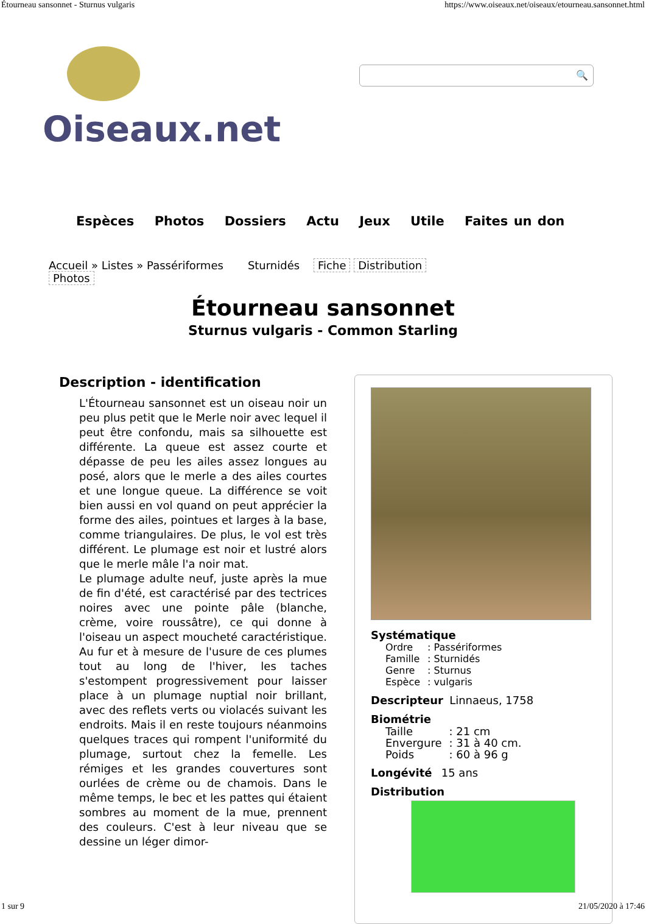Étourneau sansonnet - Sturnus vulgaris https://www.oiseaux.net/oiseaux/etourneau.sansonnet.html
Oiseaux.net
🔍
Espèces Photos Dossiers Actu Jeux Utile Faites un don
Accueil » Listes » Passériformes Sturnidés Fiche Distribution
Photos
Étourneau sansonnet
Sturnus vulgaris - Common Starling
Description - identification
L'Étourneau sansonnet est un oiseau noir un peu plus petit que le Merle noir avec lequel il peut être confondu, mais sa silhouette est différente. La queue est assez courte et dépasse de peu les ailes assez longues au posé, alors que le merle a des ailes courtes et une longue queue. La différence se voit bien aussi en vol quand on peut apprécier la forme des ailes, pointues et larges à la base, comme triangulaires. De plus, le vol est très différent. Le plumage est noir et lustré alors que le merle mâle l'a noir mat.
Le plumage adulte neuf, juste après la mue de fin d'été, est caractérisé par des tectrices noires avec une pointe pâle (blanche, crème, voire roussâtre), ce qui donne à l'oiseau un aspect moucheté caractéristique. Au fur et à mesure de l'usure de ces plumes tout au long de l'hiver, les taches s'estompent progressivement pour laisser place à un plumage nuptial noir brillant, avec des reflets verts ou violacés suivant les endroits. Mais il en reste toujours néanmoins quelques traces qui rompent l'uniformité du plumage, surtout chez la femelle. Les rémiges et les grandes couvertures sont ourlées de crème ou de chamois. Dans le même temps, le bec et les pattes qui étaient sombres au moment de la mue, prennent des couleurs. C'est à leur niveau que se dessine un léger dimor-
Systématique
| Ordre | : Passériformes |
| Famille | : Sturnidés |
| Genre | : Sturnus |
| Espèce | : vulgaris |
Descripteur Linnaeus, 1758
Biométrie
| Taille | : 21 cm |
| Envergure | : 31 à 40 cm. |
| Poids | : 60 à 96 g |
Longévité 15 ans
Distribution
1 sur 9 21/05/2020 à 17:46